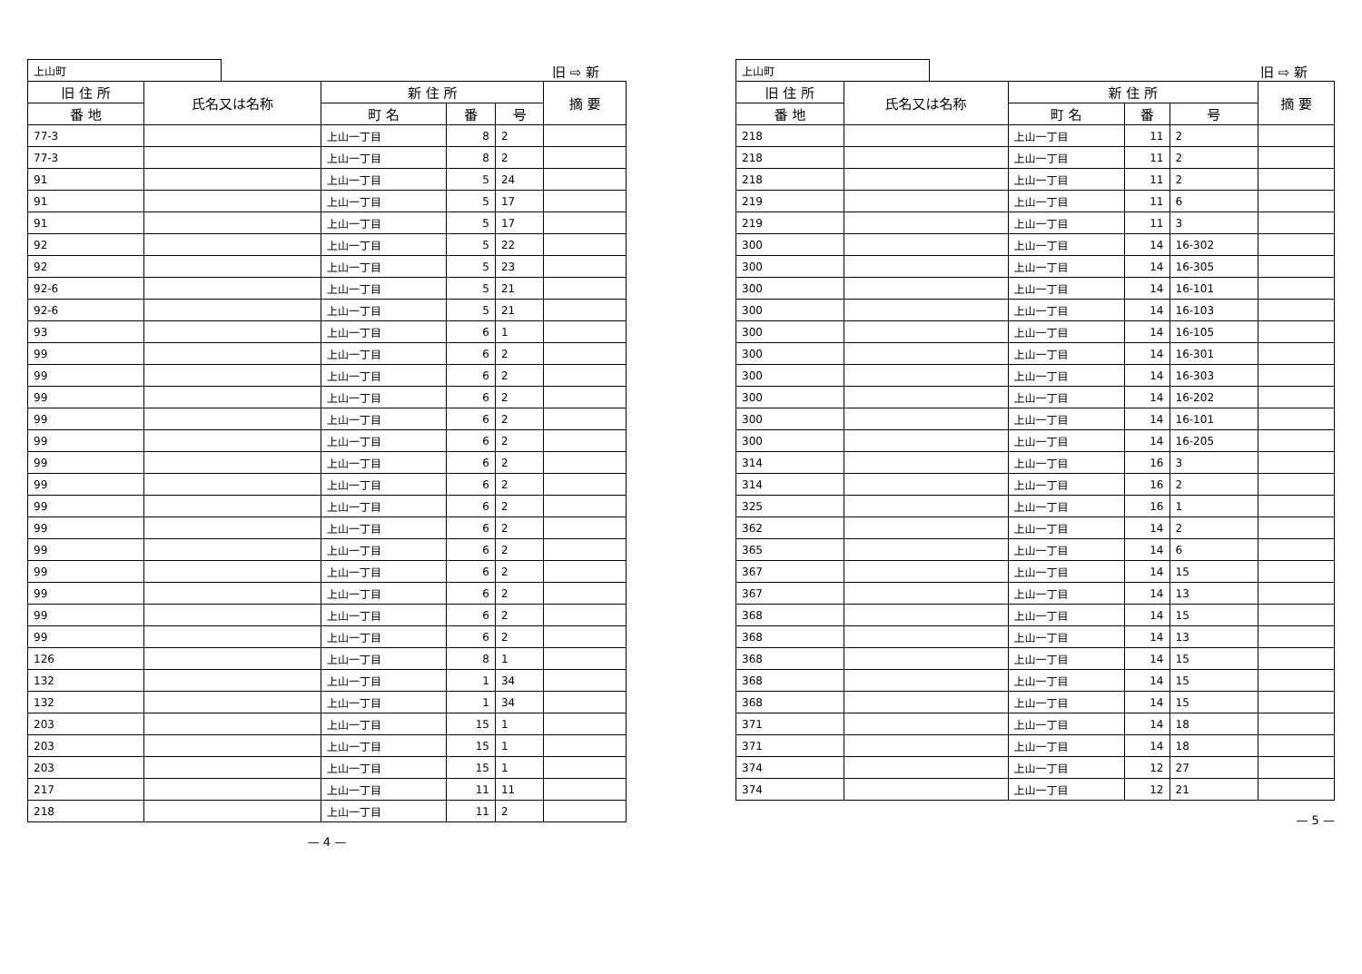上山町
旧 ⇨ 新
| 旧 住 所 | 氏名又は名称 | 新 住 所 | | | 摘 要 |
| --- | --- | --- | --- | --- | --- |
| 番 地 | | 町 名 | 番 | 号 | |
| 77-3 | | 上山一丁目 | 8 | 2 | |
| 77-3 | | 上山一丁目 | 8 | 2 | |
| 91 | | 上山一丁目 | 5 | 24 | |
| 91 | | 上山一丁目 | 5 | 17 | |
| 91 | | 上山一丁目 | 5 | 17 | |
| 92 | | 上山一丁目 | 5 | 22 | |
| 92 | | 上山一丁目 | 5 | 23 | |
| 92-6 | | 上山一丁目 | 5 | 21 | |
| 92-6 | | 上山一丁目 | 5 | 21 | |
| 93 | | 上山一丁目 | 6 | 1 | |
| 99 | | 上山一丁目 | 6 | 2 | |
| 99 | | 上山一丁目 | 6 | 2 | |
| 99 | | 上山一丁目 | 6 | 2 | |
| 99 | | 上山一丁目 | 6 | 2 | |
| 99 | | 上山一丁目 | 6 | 2 | |
| 99 | | 上山一丁目 | 6 | 2 | |
| 99 | | 上山一丁目 | 6 | 2 | |
| 99 | | 上山一丁目 | 6 | 2 | |
| 99 | | 上山一丁目 | 6 | 2 | |
| 99 | | 上山一丁目 | 6 | 2 | |
| 99 | | 上山一丁目 | 6 | 2 | |
| 99 | | 上山一丁目 | 6 | 2 | |
| 99 | | 上山一丁目 | 6 | 2 | |
| 99 | | 上山一丁目 | 6 | 2 | |
| 126 | | 上山一丁目 | 8 | 1 | |
| 132 | | 上山一丁目 | 1 | 34 | |
| 132 | | 上山一丁目 | 1 | 34 | |
| 203 | | 上山一丁目 | 15 | 1 | |
| 203 | | 上山一丁目 | 15 | 1 | |
| 203 | | 上山一丁目 | 15 | 1 | |
| 217 | | 上山一丁目 | 11 | 11 | |
| 218 | | 上山一丁目 | 11 | 2 | |
— 4 —
上山町
旧 ⇨ 新
| 旧 住 所 | 氏名又は名称 | 新 住 所 | | | 摘 要 |
| --- | --- | --- | --- | --- | --- |
| 番 地 | | 町 名 | 番 | 号 | |
| 218 | | 上山一丁目 | 11 | 2 | |
| 218 | | 上山一丁目 | 11 | 2 | |
| 218 | | 上山一丁目 | 11 | 2 | |
| 219 | | 上山一丁目 | 11 | 6 | |
| 219 | | 上山一丁目 | 11 | 3 | |
| 300 | | 上山一丁目 | 14 | 16-302 | |
| 300 | | 上山一丁目 | 14 | 16-305 | |
| 300 | | 上山一丁目 | 14 | 16-101 | |
| 300 | | 上山一丁目 | 14 | 16-103 | |
| 300 | | 上山一丁目 | 14 | 16-105 | |
| 300 | | 上山一丁目 | 14 | 16-301 | |
| 300 | | 上山一丁目 | 14 | 16-303 | |
| 300 | | 上山一丁目 | 14 | 16-202 | |
| 300 | | 上山一丁目 | 14 | 16-101 | |
| 300 | | 上山一丁目 | 14 | 16-205 | |
| 314 | | 上山一丁目 | 16 | 3 | |
| 314 | | 上山一丁目 | 16 | 2 | |
| 325 | | 上山一丁目 | 16 | 1 | |
| 362 | | 上山一丁目 | 14 | 2 | |
| 365 | | 上山一丁目 | 14 | 6 | |
| 367 | | 上山一丁目 | 14 | 15 | |
| 367 | | 上山一丁目 | 14 | 13 | |
| 368 | | 上山一丁目 | 14 | 15 | |
| 368 | | 上山一丁目 | 14 | 13 | |
| 368 | | 上山一丁目 | 14 | 15 | |
| 368 | | 上山一丁目 | 14 | 15 | |
| 368 | | 上山一丁目 | 14 | 15 | |
| 371 | | 上山一丁目 | 14 | 18 | |
| 371 | | 上山一丁目 | 14 | 18 | |
| 374 | | 上山一丁目 | 12 | 27 | |
| 374 | | 上山一丁目 | 12 | 21 | |
— 5 —